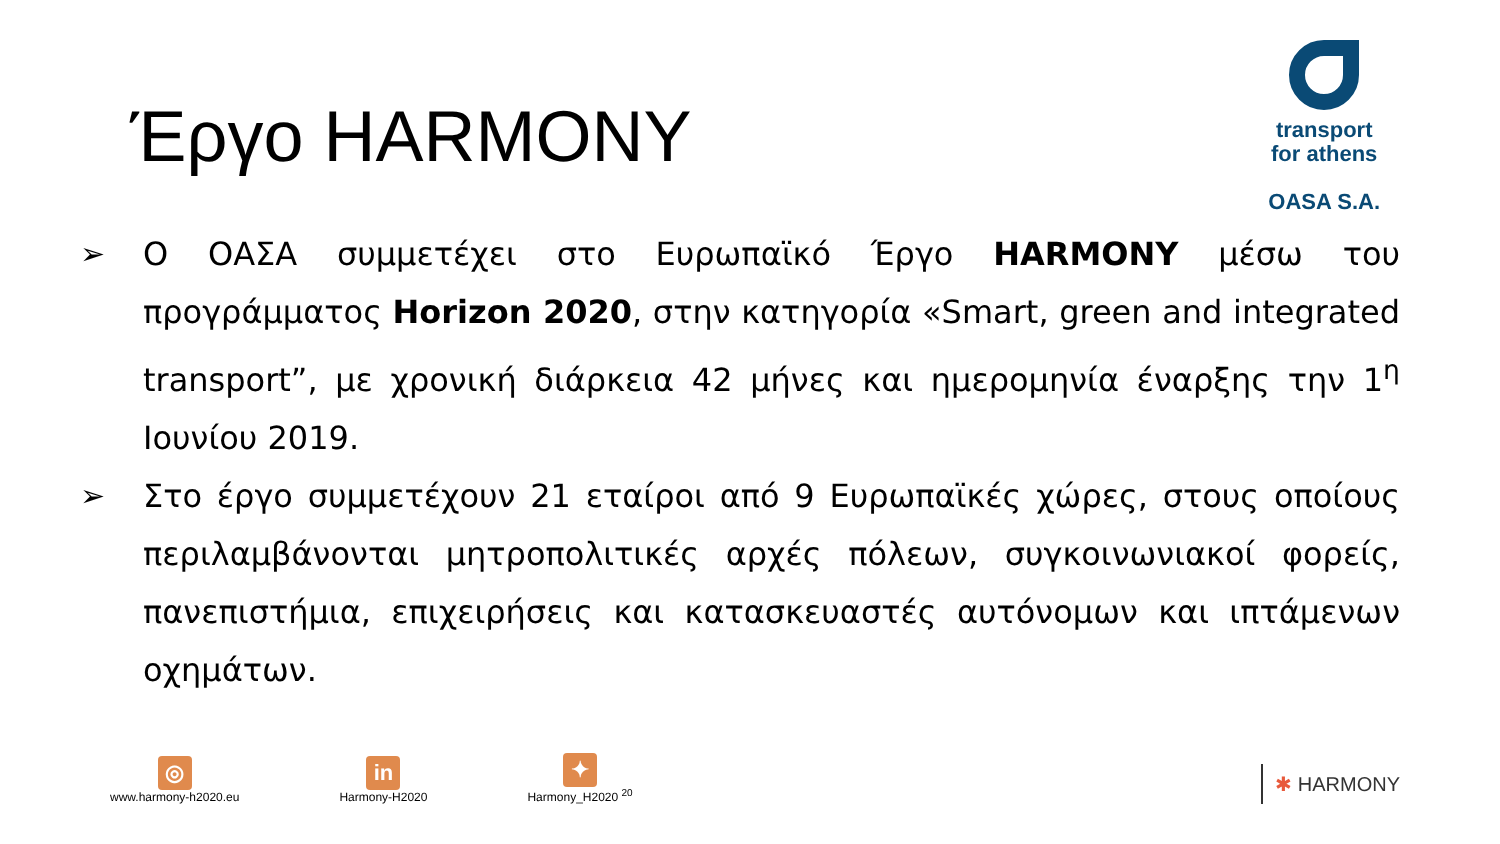Έργο HARMONY
transport
for athens
OASA S.A.
➢ Ο ΟΑΣΑ συμμετέχει στο Ευρωπαϊκό Έργο HARMONY μέσω του προγράμματος Horizon 2020, στην κατηγορία «Smart, green and integrated transport”, με χρονική διάρκεια 42 μήνες και ημερομηνία έναρξης την 1<sup>η</sup> Ιουνίου 2019.
➢ Στο έργο συμμετέχουν 21 εταίροι από 9 Ευρωπαϊκές χώρες, στους οποίους περιλαμβάνονται μητροπολιτικές αρχές πόλεων, συγκοινωνιακοί φορείς, πανεπιστήμια, επιχειρήσεις και κατασκευαστές αυτόνομων και ιπτάμενων οχημάτων.
◎
www.harmony-h2020.eu
in
Harmony-H2020
✦
Harmony_H2020 <sup>20</sup>
✱ HARMONY